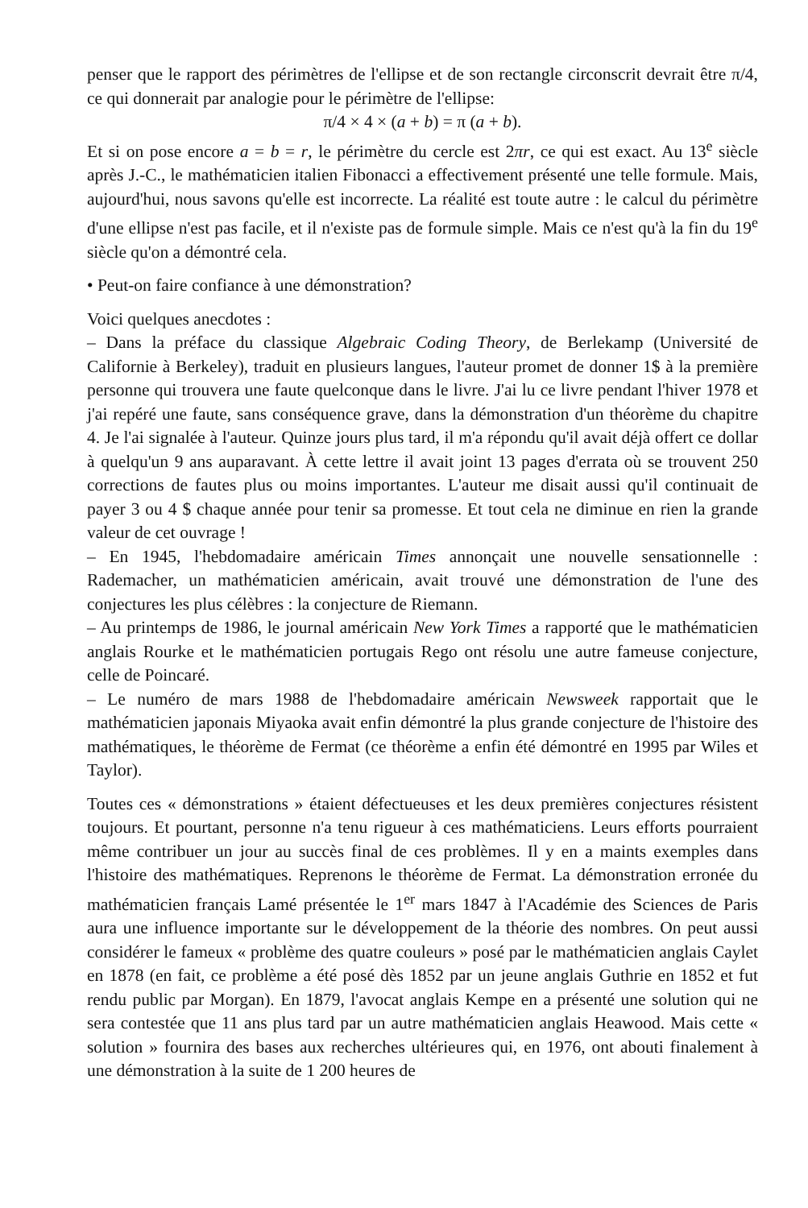penser que le rapport des périmètres de l'ellipse et de son rectangle circonscrit devrait être π/4, ce qui donnerait par analogie pour le périmètre de l'ellipse:
π/4 × 4 × (a + b) = π (a + b).
Et si on pose encore a = b = r, le périmètre du cercle est 2πr, ce qui est exact. Au 13<sup>e</sup> siècle après J.-C., le mathématicien italien Fibonacci a effectivement présenté une telle formule. Mais, aujourd'hui, nous savons qu'elle est incorrecte. La réalité est toute autre : le calcul du périmètre d'une ellipse n'est pas facile, et il n'existe pas de formule simple. Mais ce n'est qu'à la fin du 19<sup>e</sup> siècle qu'on a démontré cela.
• Peut-on faire confiance à une démonstration?
Voici quelques anecdotes :
– Dans la préface du classique Algebraic Coding Theory, de Berlekamp (Université de Californie à Berkeley), traduit en plusieurs langues, l'auteur promet de donner 1$ à la première personne qui trouvera une faute quelconque dans le livre. J'ai lu ce livre pendant l'hiver 1978 et j'ai repéré une faute, sans conséquence grave, dans la démonstration d'un théorème du chapitre 4. Je l'ai signalée à l'auteur. Quinze jours plus tard, il m'a répondu qu'il avait déjà offert ce dollar à quelqu'un 9 ans auparavant. À cette lettre il avait joint 13 pages d'errata où se trouvent 250 corrections de fautes plus ou moins importantes. L'auteur me disait aussi qu'il continuait de payer 3 ou 4 $ chaque année pour tenir sa promesse. Et tout cela ne diminue en rien la grande valeur de cet ouvrage !
– En 1945, l'hebdomadaire américain Times annonçait une nouvelle sensationnelle : Rademacher, un mathématicien américain, avait trouvé une démonstration de l'une des conjectures les plus célèbres : la conjecture de Riemann.
– Au printemps de 1986, le journal américain New York Times a rapporté que le mathématicien anglais Rourke et le mathématicien portugais Rego ont résolu une autre fameuse conjecture, celle de Poincaré.
– Le numéro de mars 1988 de l'hebdomadaire américain Newsweek rapportait que le mathématicien japonais Miyaoka avait enfin démontré la plus grande conjecture de l'histoire des mathématiques, le théorème de Fermat (ce théorème a enfin été démontré en 1995 par Wiles et Taylor).
Toutes ces « démonstrations » étaient défectueuses et les deux premières conjectures résistent toujours. Et pourtant, personne n'a tenu rigueur à ces mathématiciens. Leurs efforts pourraient même contribuer un jour au succès final de ces problèmes. Il y en a maints exemples dans l'histoire des mathématiques. Reprenons le théorème de Fermat. La démonstration erronée du mathématicien français Lamé présentée le 1<sup>er</sup> mars 1847 à l'Académie des Sciences de Paris aura une influence importante sur le développement de la théorie des nombres. On peut aussi considérer le fameux « problème des quatre couleurs » posé par le mathématicien anglais Caylet en 1878 (en fait, ce problème a été posé dès 1852 par un jeune anglais Guthrie en 1852 et fut rendu public par Morgan). En 1879, l'avocat anglais Kempe en a présenté une solution qui ne sera contestée que 11 ans plus tard par un autre mathématicien anglais Heawood. Mais cette « solution » fournira des bases aux recherches ultérieures qui, en 1976, ont abouti finalement à une démonstration à la suite de 1 200 heures de